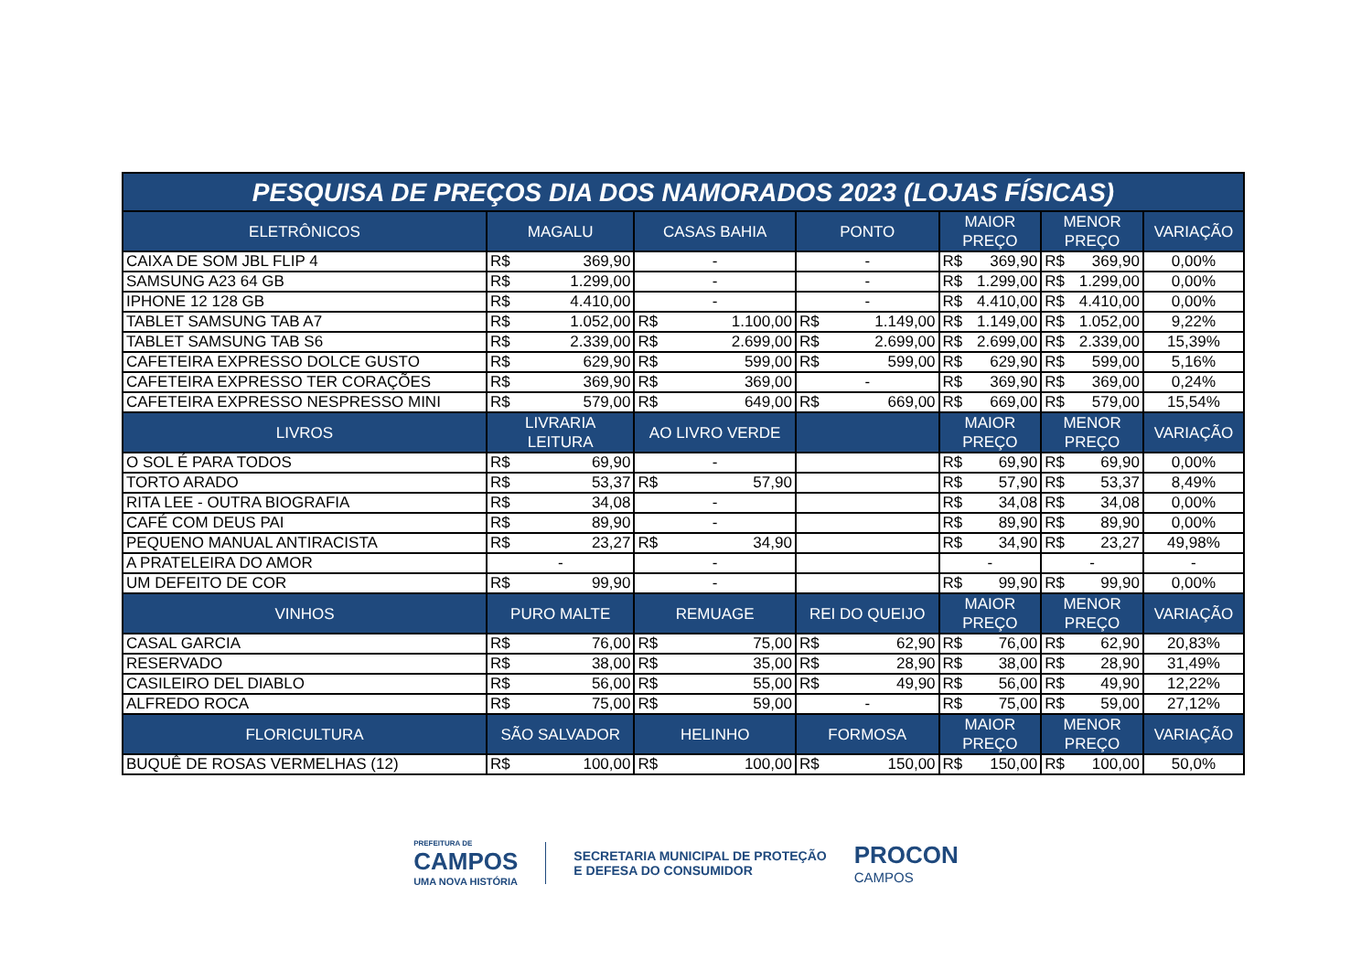| PESQUISA DE PREÇOS DIA DOS NAMORADOS 2023 (LOJAS FÍSICAS) | | | | | | |
| --- | --- | --- | --- | --- | --- | --- |
| ELETRÔNICOS | MAGALU | CASAS BAHIA | PONTO | MAIOR PREÇO | MENOR PREÇO | VARIAÇÃO |
| CAIXA DE SOM JBL FLIP 4 | R$ 369,90 | - | - | R$ 369,90 | R$ 369,90 | 0,00% |
| SAMSUNG A23 64 GB | R$ 1.299,00 | - | - | R$ 1.299,00 | R$ 1.299,00 | 0,00% |
| IPHONE 12 128 GB | R$ 4.410,00 | - | - | R$ 4.410,00 | R$ 4.410,00 | 0,00% |
| TABLET SAMSUNG TAB A7 | R$ 1.052,00 | R$ 1.100,00 | R$ 1.149,00 | R$ 1.149,00 | R$ 1.052,00 | 9,22% |
| TABLET SAMSUNG TAB S6 | R$ 2.339,00 | R$ 2.699,00 | R$ 2.699,00 | R$ 2.699,00 | R$ 2.339,00 | 15,39% |
| CAFETEIRA EXPRESSO DOLCE GUSTO | R$ 629,90 | R$ 599,00 | R$ 599,00 | R$ 629,90 | R$ 599,00 | 5,16% |
| CAFETEIRA EXPRESSO TER CORAÇÕES | R$ 369,90 | R$ 369,00 | - | R$ 369,90 | R$ 369,00 | 0,24% |
| CAFETEIRA EXPRESSO NESPRESSO MINI | R$ 579,00 | R$ 649,00 | R$ 669,00 | R$ 669,00 | R$ 579,00 | 15,54% |
| LIVROS | LIVRARIA LEITURA | AO LIVRO VERDE | | MAIOR PREÇO | MENOR PREÇO | VARIAÇÃO |
| O SOL É PARA TODOS | R$ 69,90 | - | | R$ 69,90 | R$ 69,90 | 0,00% |
| TORTO ARADO | R$ 53,37 | R$ 57,90 | | R$ 57,90 | R$ 53,37 | 8,49% |
| RITA LEE - OUTRA BIOGRAFIA | R$ 34,08 | - | | R$ 34,08 | R$ 34,08 | 0,00% |
| CAFÉ COM DEUS PAI | R$ 89,90 | - | | R$ 89,90 | R$ 89,90 | 0,00% |
| PEQUENO MANUAL ANTIRACISTA | R$ 23,27 | R$ 34,90 | | R$ 34,90 | R$ 23,27 | 49,98% |
| A PRATELEIRA DO AMOR | - | - | | - | - | - |
| UM DEFEITO DE COR | R$ 99,90 | - | | R$ 99,90 | R$ 99,90 | 0,00% |
| VINHOS | PURO MALTE | REMUAGE | REI DO QUEIJO | MAIOR PREÇO | MENOR PREÇO | VARIAÇÃO |
| CASAL GARCIA | R$ 76,00 | R$ 75,00 | R$ 62,90 | R$ 76,00 | R$ 62,90 | 20,83% |
| RESERVADO | R$ 38,00 | R$ 35,00 | R$ 28,90 | R$ 38,00 | R$ 28,90 | 31,49% |
| CASILEIRO DEL DIABLO | R$ 56,00 | R$ 55,00 | R$ 49,90 | R$ 56,00 | R$ 49,90 | 12,22% |
| ALFREDO ROCA | R$ 75,00 | R$ 59,00 | - | R$ 75,00 | R$ 59,00 | 27,12% |
| FLORICULTURA | SÃO SALVADOR | HELINHO | FORMOSA | MAIOR PREÇO | MENOR PREÇO | VARIAÇÃO |
| BUQUÊ DE ROSAS VERMELHAS (12) | R$ 100,00 | R$ 100,00 | R$ 150,00 | R$ 150,00 | R$ 100,00 | 50,0% |
PREFEITURA DE
CAMPOS
UMA NOVA HISTÓRIA
SECRETARIA MUNICIPAL DE PROTEÇÃO
E DEFESA DO CONSUMIDOR
PROCON
CAMPOS